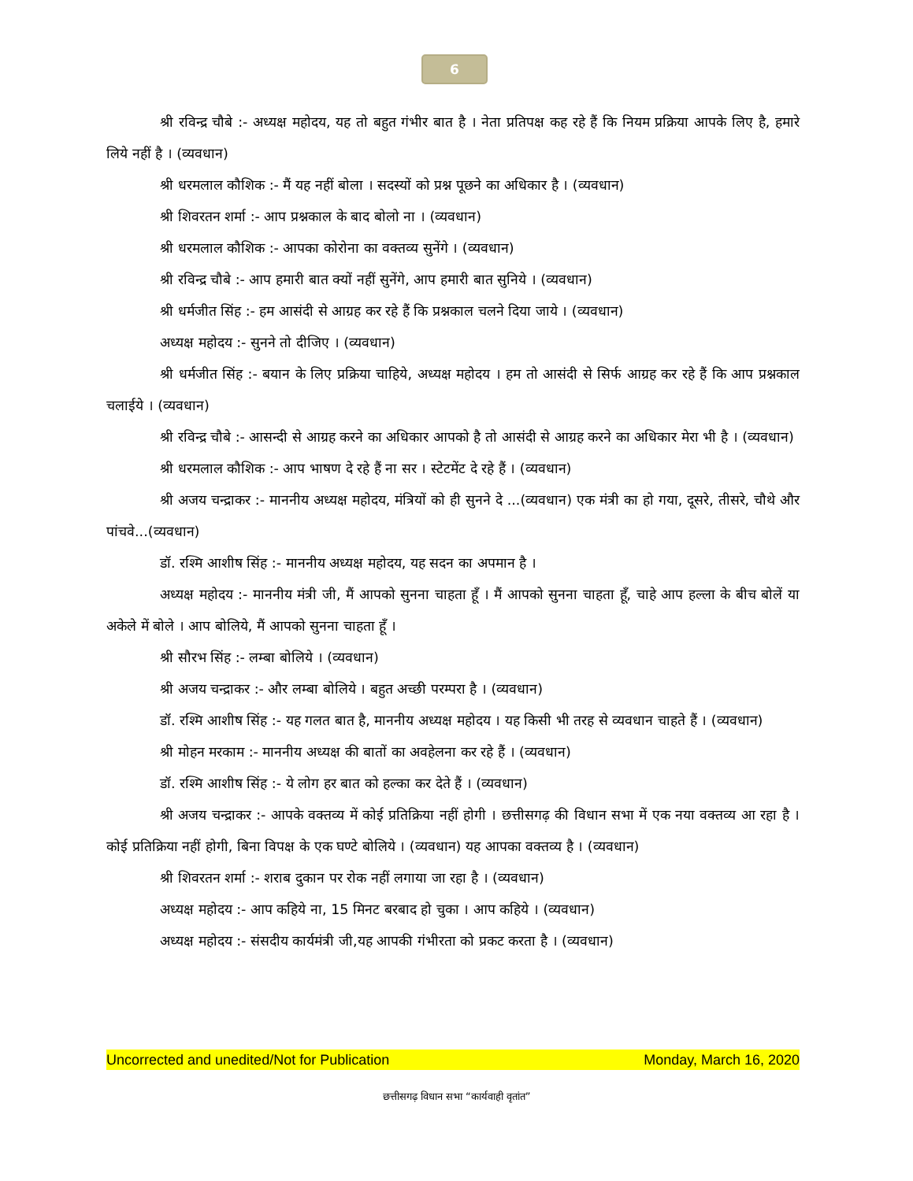6
श्री रविन्द्र चौबे :- अध्यक्ष महोदय, यह तो बहुत गंभीर बात है । नेता प्रतिपक्ष कह रहे हैं कि नियम प्रक्रिया आपके लिए है, हमारे लिये नहीं है । (व्यवधान)
श्री धरमलाल कौशिक :- मैं यह नहीं बोला । सदस्यों को प्रश्न पूछने का अधिकार है । (व्यवधान)
श्री शिवरतन शर्मा :- आप प्रश्नकाल के बाद बोलो ना । (व्यवधान)
श्री धरमलाल कौशिक :- आपका कोरोना का वक्तव्य सुनेंगे । (व्यवधान)
श्री रविन्द्र चौबे :- आप हमारी बात क्यों नहीं सुनेंगे, आप हमारी बात सुनिये । (व्यवधान)
श्री धर्मजीत सिंह :- हम आसंदी से आग्रह कर रहे हैं कि प्रश्नकाल चलने दिया जाये । (व्यवधान)
अध्यक्ष महोदय :- सुनने तो दीजिए । (व्यवधान)
श्री धर्मजीत सिंह :- बयान के लिए प्रक्रिया चाहिये, अध्यक्ष महोदय । हम तो आसंदी से सिर्फ आग्रह कर रहे हैं कि आप प्रश्नकाल चलाईये । (व्यवधान)
श्री रविन्द्र चौबे :- आसन्दी से आग्रह करने का अधिकार आपको है तो आसंदी से आग्रह करने का अधिकार मेरा भी है । (व्यवधान)
श्री धरमलाल कौशिक :- आप भाषण दे रहे हैं ना सर । स्टेटमेंट दे रहे हैं । (व्यवधान)
श्री अजय चन्द्राकर :- माननीय अध्यक्ष महोदय, मंत्रियों को ही सुनने दे ...(व्यवधान) एक मंत्री का हो गया, दूसरे, तीसरे, चौथे और पांचवे...(व्यवधान)
डॉ. रश्मि आशीष सिंह :- माननीय अध्यक्ष महोदय, यह सदन का अपमान है ।
अध्यक्ष महोदय :- माननीय मंत्री जी, मैं आपको सुनना चाहता हूँ । मैं आपको सुनना चाहता हूँ, चाहे आप हल्ला के बीच बोलें या अकेले में बोले । आप बोलिये, मैं आपको सुनना चाहता हूँ ।
श्री सौरभ सिंह :- लम्बा बोलिये । (व्यवधान)
श्री अजय चन्द्राकर :- और लम्बा बोलिये । बहुत अच्छी परम्परा है । (व्यवधान)
डॉ. रश्मि आशीष सिंह :- यह गलत बात है, माननीय अध्यक्ष महोदय । यह किसी भी तरह से व्यवधान चाहते हैं । (व्यवधान)
श्री मोहन मरकाम :- माननीय अध्यक्ष की बातों का अवहेलना कर रहे हैं । (व्यवधान)
डॉ. रश्मि आशीष सिंह :- ये लोग हर बात को हल्का कर देते हैं । (व्यवधान)
श्री अजय चन्द्राकर :- आपके वक्तव्य में कोई प्रतिक्रिया नहीं होगी । छत्तीसगढ़ की विधान सभा में एक नया वक्तव्य आ रहा है । कोई प्रतिक्रिया नहीं होगी, बिना विपक्ष के एक घण्टे बोलिये । (व्यवधान) यह आपका वक्तव्य है । (व्यवधान)
श्री शिवरतन शर्मा :- शराब दुकान पर रोक नहीं लगाया जा रहा है । (व्यवधान)
अध्यक्ष महोदय :- आप कहिये ना, 15 मिनट बरबाद हो चुका । आप कहिये । (व्यवधान)
अध्यक्ष महोदय :- संसदीय कार्यमंत्री जी,यह आपकी गंभीरता को प्रकट करता है । (व्यवधान)
Uncorrected and unedited/Not for Publication Monday, March 16, 2020
छत्तीसगढ़ विधान सभा “कार्यवाही वृतांत”